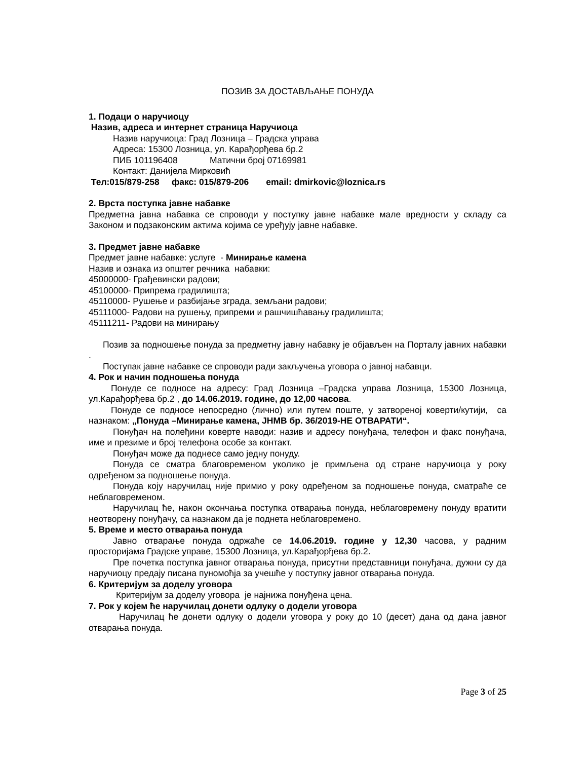ПОЗИВ ЗА ДОСТАВЉАЊЕ ПОНУДА
1. Подаци о наручиоцу
Назив, адреса и интернет страница Наручиоца
Назив наручиоца: Град Лозница – Градска управа
Адреса: 15300 Лозница, ул. Карађорђева бр.2
ПИБ 101196408 Матични број 07169981
Контакт: Данијела Мирковић
Тел:015/879-258 факс: 015/879-206 email: dmirkovic@loznica.rs
2. Врста поступка јавне набавке
Предметна јавна набавка се спроводи у поступку јавне набавке мале вредности у складу са Законом и подзаконским актима којима се уређују јавне набавке.
3. Предмет јавне набавке
Предмет јавне набавке: услуге - Минирање камена
Назив и ознака из општег речника набавки:
45000000- Грађевински радови;
45100000- Припрема градилишта;
45110000- Рушење и разбијање зграда, земљани радови;
45111000- Радови на рушењу, припреми и рашчишћавању градилишта;
45111211- Радови на минирању
Позив за подношење понуда за предметну јавну набавку је објављен на Порталу јавних набавки .
Поступак јавне набавке се спроводи ради закључења уговора о јавној набавци.
4. Рок и начин подношења понуда
Понуде се подносе на адресу: Град Лозница –Градска управа Лозница, 15300 Лозница, ул.Карађорђева бр.2 , до 14.06.2019. године, до 12,00 часова.
Понуде се подносе непосредно (лично) или путем поште, у затвореној коверти/кутији, са назнаком: „Понуда –Минирање камена, ЈНМВ бр. 36/2019-НЕ ОТВАРАТИ“.
Понуђач на полеђини коверте наводи: назив и адресу понуђача, телефон и факс понуђача, име и презиме и број телефона особе за контакт.
Понуђач може да поднесе само једну понуду.
Понуда се сматра благовременом уколико је примљена од стране наручиоца у року одређеном за подношење понуда.
Понуда коју наручилац није примио у року одређеном за подношење понуда, сматраће се неблаговременом.
Наручилац ће, након окончања поступка отварања понуда, неблаговремену понуду вратити неотворену понуђачу, са назнаком да је поднета неблаговремено.
5. Време и место отварања понуда
Јавно отварање понуда одржаће се 14.06.2019. године у 12,30 часова, у радним просторијама Градске управе, 15300 Лозница, ул.Карађорђева бр.2.
Пре почетка поступка јавног отварања понуда, присутни представници понуђача, дужни су да наручиоцу предају писана пуномоћја за учешће у поступку јавног отварања понуда.
6. Критеријум за доделу уговора
Критеријум за доделу уговора је најнижа понуђена цена.
7. Рок у којем ће наручилац донети одлуку о додели уговора
Наручилац ће донети одлуку о додели уговора у року до 10 (десет) дана од дана јавног отварања понуда.
Page 3 of 25